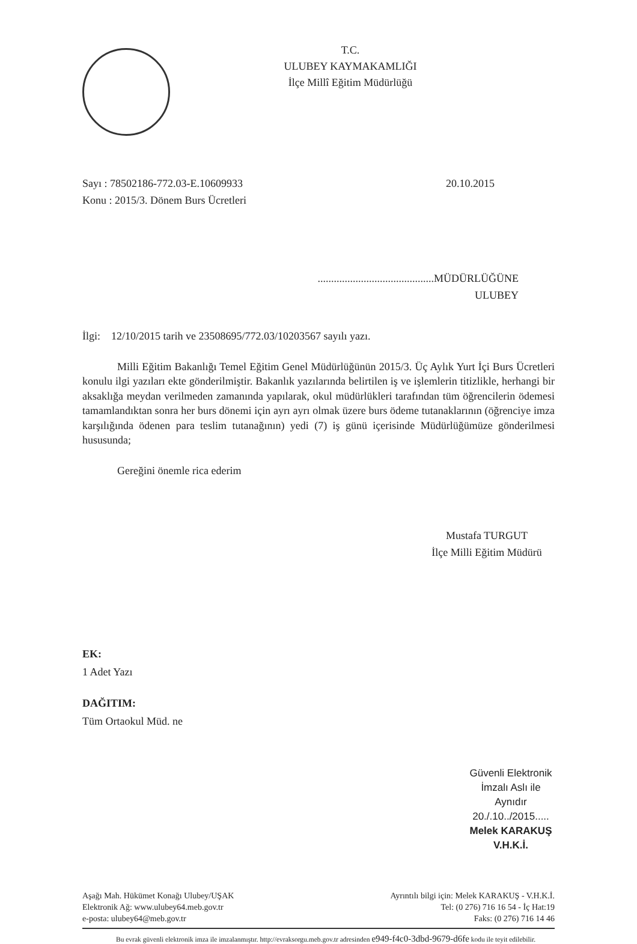T.C.
ULUBEY KAYMAKAMLIĞI
İlçe Millî Eğitim Müdürlüğü
Sayı : 78502186-772.03-E.10609933
Konu : 2015/3. Dönem Burs Ücretleri
20.10.2015
...........................................MÜDÜRLÜĞÜNE
ULUBEY
İlgi: 12/10/2015 tarih ve 23508695/772.03/10203567 sayılı yazı.
Milli Eğitim Bakanlığı Temel Eğitim Genel Müdürlüğünün 2015/3. Üç Aylık Yurt İçi Burs Ücretleri konulu ilgi yazıları ekte gönderilmiştir. Bakanlık yazılarında belirtilen iş ve işlemlerin titizlikle, herhangi bir aksaklığa meydan verilmeden zamanında yapılarak, okul müdürlükleri tarafından tüm öğrencilerin ödemesi tamamlandıktan sonra her burs dönemi için ayrı ayrı olmak üzere burs ödeme tutanaklarının (öğrenciye imza karşılığında ödenen para teslim tutanağının) yedi (7) iş günü içerisinde Müdürlüğümüze gönderilmesi hususunda;
Gereğini önemle rica ederim
Mustafa TURGUT
İlçe Milli Eğitim Müdürü
EK:
1 Adet Yazı
DAĞITIM:
Tüm Ortaokul Müd. ne
Güvenli Elektronik
İmzalı Aslı ile Aynıdır
20./.10../2015.....
Melek KARAKUŞ
V.H.K.İ.
Aşağı Mah. Hükümet Konağı Ulubey/UŞAK
Elektronik Ağ: www.ulubey64.meb.gov.tr
e-posta: ulubey64@meb.gov.tr
Ayrıntılı bilgi için: Melek KARAKUŞ - V.H.K.İ.
Tel: (0 276) 716 16 54 - İç Hat:19
Faks: (0 276) 716 14 46
Bu evrak güvenli elektronik imza ile imzalanmıştır. http://evraksorgu.meb.gov.tr adresinden e949-f4c0-3dbd-9679-d6fe kodu ile teyit edilebilir.